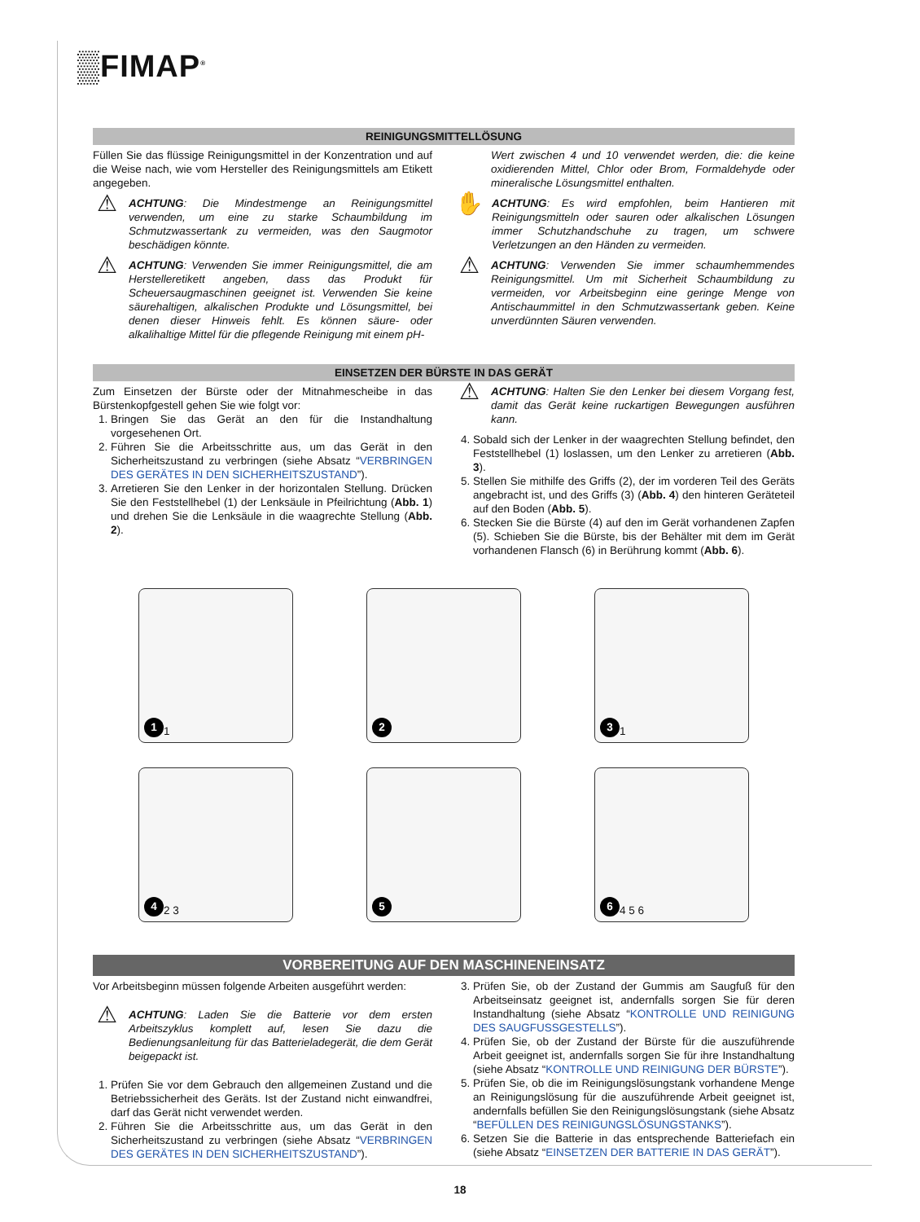▒FIMAP<sup>®</sup>
REINIGUNGSMITTELLÖSUNG
Füllen Sie das flüssige Reinigungsmittel in der Konzentration und auf die Weise nach, wie vom Hersteller des Reinigungsmittels am Etikett angegeben.
⚠
ACHTUNG: Die Mindestmenge an Reinigungsmittel verwenden, um eine zu starke Schaumbildung im Schmutzwassertank zu vermeiden, was den Saugmotor beschädigen könnte.
⚠
ACHTUNG: Verwenden Sie immer Reinigungsmittel, die am Herstelleretikett angeben, dass das Produkt für Scheuersaugmaschinen geeignet ist. Verwenden Sie keine säurehaltigen, alkalischen Produkte und Lösungsmittel, bei denen dieser Hinweis fehlt. Es können säure- oder alkalihaltige Mittel für die pflegende Reinigung mit einem pH-
Wert zwischen 4 und 10 verwendet werden, die: die keine oxidierenden Mittel, Chlor oder Brom, Formaldehyde oder mineralische Lösungsmittel enthalten.
✋
ACHTUNG: Es wird empfohlen, beim Hantieren mit Reinigungsmitteln oder sauren oder alkalischen Lösungen immer Schutzhandschuhe zu tragen, um schwere Verletzungen an den Händen zu vermeiden.
⚠
ACHTUNG: Verwenden Sie immer schaumhemmendes Reinigungsmittel. Um mit Sicherheit Schaumbildung zu vermeiden, vor Arbeitsbeginn eine geringe Menge von Antischaummittel in den Schmutzwassertank geben. Keine unverdünnten Säuren verwenden.
EINSETZEN DER BÜRSTE IN DAS GERÄT
Zum Einsetzen der Bürste oder der Mitnahmescheibe in das Bürstenkopfgestell gehen Sie wie folgt vor:
1. Bringen Sie das Gerät an den für die Instandhaltung vorgesehenen Ort.
2. Führen Sie die Arbeitsschritte aus, um das Gerät in den Sicherheitszustand zu verbringen (siehe Absatz “VERBRINGEN DES GERÄTES IN DEN SICHERHEITSZUSTAND”).
3. Arretieren Sie den Lenker in der horizontalen Stellung. Drücken Sie den Feststellhebel (1) der Lenksäule in Pfeilrichtung (Abb. 1) und drehen Sie die Lenksäule in die waagrechte Stellung (Abb. 2).
⚠
ACHTUNG: Halten Sie den Lenker bei diesem Vorgang fest, damit das Gerät keine ruckartigen Bewegungen ausführen kann.
4. Sobald sich der Lenker in der waagrechten Stellung befindet, den Feststellhebel (1) loslassen, um den Lenker zu arretieren (Abb. 3).
5. Stellen Sie mithilfe des Griffs (2), der im vorderen Teil des Geräts angebracht ist, und des Griffs (3) (Abb. 4) den hinteren Geräteteil auf den Boden (Abb. 5).
6. Stecken Sie die Bürste (4) auf den im Gerät vorhandenen Zapfen (5). Schieben Sie die Bürste, bis der Behälter mit dem im Gerät vorhandenen Flansch (6) in Berührung kommt (Abb. 6).
1 1
2
3 1
4 2 3
5
6 4 5 6
VORBEREITUNG AUF DEN MASCHINENEINSATZ
Vor Arbeitsbeginn müssen folgende Arbeiten ausgeführt werden:
⚠
ACHTUNG: Laden Sie die Batterie vor dem ersten Arbeitszyklus komplett auf, lesen Sie dazu die Bedienungsanleitung für das Batterieladegerät, die dem Gerät beigepackt ist.
1. Prüfen Sie vor dem Gebrauch den allgemeinen Zustand und die Betriebssicherheit des Geräts. Ist der Zustand nicht einwandfrei, darf das Gerät nicht verwendet werden.
2. Führen Sie die Arbeitsschritte aus, um das Gerät in den Sicherheitszustand zu verbringen (siehe Absatz “VERBRINGEN DES GERÄTES IN DEN SICHERHEITSZUSTAND”).
3. Prüfen Sie, ob der Zustand der Gummis am Saugfuß für den Arbeitseinsatz geeignet ist, andernfalls sorgen Sie für deren Instandhaltung (siehe Absatz “KONTROLLE UND REINIGUNG DES SAUGFUSSGESTELLS”).
4. Prüfen Sie, ob der Zustand der Bürste für die auszuführende Arbeit geeignet ist, andernfalls sorgen Sie für ihre Instandhaltung (siehe Absatz “KONTROLLE UND REINIGUNG DER BÜRSTE”).
5. Prüfen Sie, ob die im Reinigungslösungstank vorhandene Menge an Reinigungslösung für die auszuführende Arbeit geeignet ist, andernfalls befüllen Sie den Reinigungslösungstank (siehe Absatz “BEFÜLLEN DES REINIGUNGSLÖSUNGSTANKS”).
6. Setzen Sie die Batterie in das entsprechende Batteriefach ein (siehe Absatz “EINSETZEN DER BATTERIE IN DAS GERÄT”).
18